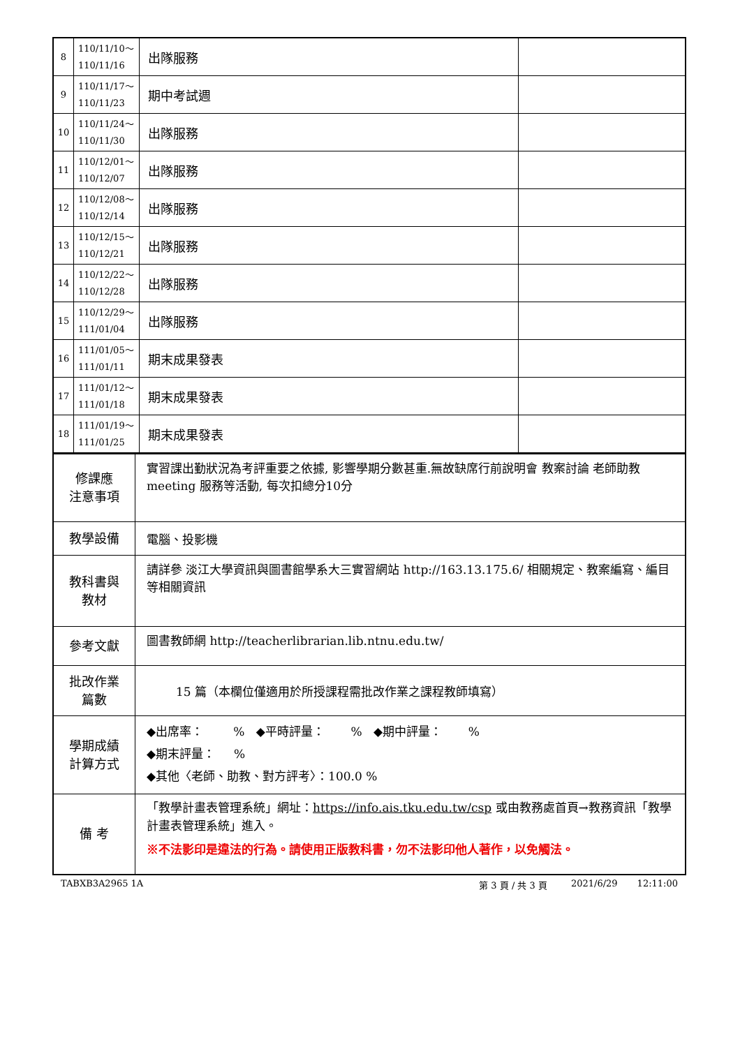| 8 | 110/11/10～ 110/11/16 | 出隊服務 | |
| 9 | 110/11/17～ 110/11/23 | 期中考試週 | |
| 10 | 110/11/24～ 110/11/30 | 出隊服務 | |
| 11 | 110/12/01～ 110/12/07 | 出隊服務 | |
| 12 | 110/12/08～ 110/12/14 | 出隊服務 | |
| 13 | 110/12/15～ 110/12/21 | 出隊服務 | |
| 14 | 110/12/22～ 110/12/28 | 出隊服務 | |
| 15 | 110/12/29～ 111/01/04 | 出隊服務 | |
| 16 | 111/01/05～ 111/01/11 | 期末成果發表 | |
| 17 | 111/01/12～ 111/01/18 | 期末成果發表 | |
| 18 | 111/01/19～ 111/01/25 | 期末成果發表 | |
| 修課應 注意事項 | 實習課出勤狀況為考評重要之依據, 影響學期分數甚重.無故缺席行前說明會 教案討論 老師助教meeting 服務等活動, 每次扣總分10分 |
| 教學設備 | 電腦、投影機 |
| 教科書與 教材 | 請詳參 淡江大學資訊與圖書館學系大三實習網站 http://163.13.175.6/ 相關規定、教案編寫、編目等相關資訊 |
| 參考文獻 | 圖書教師網 http://teacherlibrarian.lib.ntnu.edu.tw/ |
| 批改作業 篇數 | 15 篇（本欄位僅適用於所授課程需批改作業之課程教師填寫） |
| 學期成績 計算方式 | ◆出席率： % ◆平時評量： % ◆期中評量： % ◆期末評量： % ◆其他〈老師、助教、對方評考〉：100.0 % |
| 備 考 | 「教學計畫表管理系統」網址： https://info.ais.tku.edu.tw/csp 或由教務處首頁→教務資訊「教學計畫表管理系統」進入。 ※不法影印是違法的行為。請使用正版教科書，勿不法影印他人著作，以免觸法。 |
TABXB3A2965 1A 第 3 頁 / 共 3 頁 2021/6/29 12:11:00